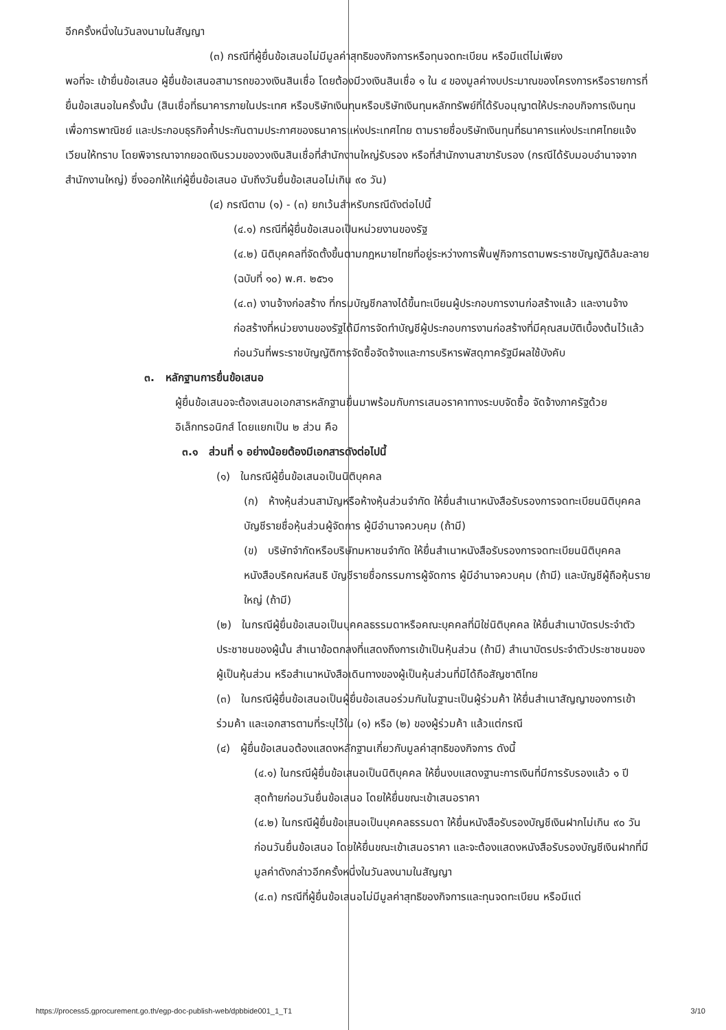อีกครั้งหนึ่งในวันลงนามในสัญญา
(๓) กรณีที่ผู้ยื่นข้อเสนอไม่มีมูลค่าสุทธิของกิจการหรือทุนจดทะเบียน หรือมีแต่ไม่เพียง
พอที่จะ เข้ายื่นข้อเสนอ ผู้ยื่นข้อเสนอสามารถขอวงเงินสินเชื่อ โดยต้องมีวงเงินสินเชื่อ ๑ ใน ๔ ของมูลค่างบประมาณของโครงการหรือรายการที่ยื่นข้อเสนอในครั้งนั้น (สินเชื่อที่ธนาคารภายในประเทศ หรือบริษัทเงินทุนหรือบริษัทเงินทุนหลักทรัพย์ที่ได้รับอนุญาตให้ประกอบกิจการเงินทุนเพื่อการพาณิชย์ และประกอบธุรกิจค้ำประกันตามประกาศของธนาคารแห่งประเทศไทย ตามรายชื่อบริษัทเงินทุนที่ธนาคารแห่งประเทศไทยแจ้งเวียนให้ทราบ โดยพิจารณาจากยอดเงินรวมของวงเงินสินเชื่อที่สำนักงานใหญ่รับรอง หรือที่สำนักงานสาขารับรอง (กรณีได้รับมอบอำนาจจากสำนักงานใหญ่) ซึ่งออกให้แก่ผู้ยื่นข้อเสนอ นับถึงวันยื่นข้อเสนอไม่เกิน ๙๐ วัน)
(๔) กรณีตาม (๑) - (๓) ยกเว้นสำหรับกรณีดังต่อไปนี้
(๔.๑) กรณีที่ผู้ยื่นข้อเสนอเป็นหน่วยงานของรัฐ
(๔.๒) นิติบุคคลที่จัดตั้งขึ้นตามกฎหมายไทยที่อยู่ระหว่างการฟื้นฟูกิจการตามพระราชบัญญัติล้มละลาย (ฉบับที่ ๑๐) พ.ศ. ๒๕๖๑
(๔.๓) งานจ้างก่อสร้าง ที่กรมบัญชีกลางได้ขึ้นทะเบียนผู้ประกอบการงานก่อสร้างแล้ว และงานจ้างก่อสร้างที่หน่วยงานของรัฐได้มีการจัดทำบัญชีผู้ประกอบการงานก่อสร้างที่มีคุณสมบัติเบื้องต้นไว้แล้วก่อนวันที่พระราชบัญญัติการจัดซื้อจัดจ้างและการบริหารพัสดุภาครัฐมีผลใช้บังคับ
๓. หลักฐานการยื่นข้อเสนอ
ผู้ยื่นข้อเสนอจะต้องเสนอเอกสารหลักฐานยื่นมาพร้อมกับการเสนอราคาทางระบบจัดซื้อ จัดจ้างภาครัฐด้วยอิเล็กทรอนิกส์ โดยแยกเป็น ๒ ส่วน คือ
๓.๑ ส่วนที่ ๑ อย่างน้อยต้องมีเอกสารดังต่อไปนี้
(๑) ในกรณีผู้ยื่นข้อเสนอเป็นนิติบุคคล
(ก) ห้างหุ้นส่วนสามัญหรือห้างหุ้นส่วนจำกัด ให้ยื่นสำเนาหนังสือรับรองการจดทะเบียนนิติบุคคล บัญชีรายชื่อหุ้นส่วนผู้จัดการ ผู้มีอำนาจควบคุม (ถ้ามี)
(ข) บริษัทจำกัดหรือบริษัทมหาชนจำกัด ให้ยื่นสำเนาหนังสือรับรองการจดทะเบียนนิติบุคคล หนังสือบริคณห์สนธิ บัญชีรายชื่อกรรมการผู้จัดการ ผู้มีอำนาจควบคุม (ถ้ามี) และบัญชีผู้ถือหุ้นรายใหญ่ (ถ้ามี)
(๒) ในกรณีผู้ยื่นข้อเสนอเป็นบุคคลธรรมดาหรือคณะบุคคลที่มิใช่นิติบุคคล ให้ยื่นสำเนาบัตรประจำตัวประชาชนของผู้นั้น สำเนาข้อตกลงที่แสดงถึงการเข้าเป็นหุ้นส่วน (ถ้ามี) สำเนาบัตรประจำตัวประชาชนของผู้เป็นหุ้นส่วน หรือสำเนาหนังสือเดินทางของผู้เป็นหุ้นส่วนที่มิได้ถือสัญชาติไทย
(๓) ในกรณีผู้ยื่นข้อเสนอเป็นผู้ยื่นข้อเสนอร่วมกันในฐานะเป็นผู้ร่วมค้า ให้ยื่นสำเนาสัญญาของการเข้าร่วมค้า และเอกสารตามที่ระบุไว้ใน (๑) หรือ (๒) ของผู้ร่วมค้า แล้วแต่กรณี
(๔) ผู้ยื่นข้อเสนอต้องแสดงหลักฐานเกี่ยวกับมูลค่าสุทธิของกิจการ ดังนี้
(๔.๑) ในกรณีผู้ยื่นข้อเสนอเป็นนิติบุคคล ให้ยื่นงบแสดงฐานะการเงินที่มีการรับรองแล้ว ๑ ปีสุดท้ายก่อนวันยื่นข้อเสนอ โดยให้ยื่นขณะเข้าเสนอราคา
(๔.๒) ในกรณีผู้ยื่นข้อเสนอเป็นบุคคลธรรมดา ให้ยื่นหนังสือรับรองบัญชีเงินฝากไม่เกิน ๙๐ วัน ก่อนวันยื่นข้อเสนอ โดยให้ยื่นขณะเข้าเสนอราคา และจะต้องแสดงหนังสือรับรองบัญชีเงินฝากที่มีมูลค่าดังกล่าวอีกครั้งหนึ่งในวันลงนามในสัญญา
(๔.๓) กรณีที่ผู้ยื่นข้อเสนอไม่มีมูลค่าสุทธิของกิจการและทุนจดทะเบียน หรือมีแต่
https://process5.gprocurement.go.th/egp-doc-publish-web/dpbbide001_1_T1 3/10